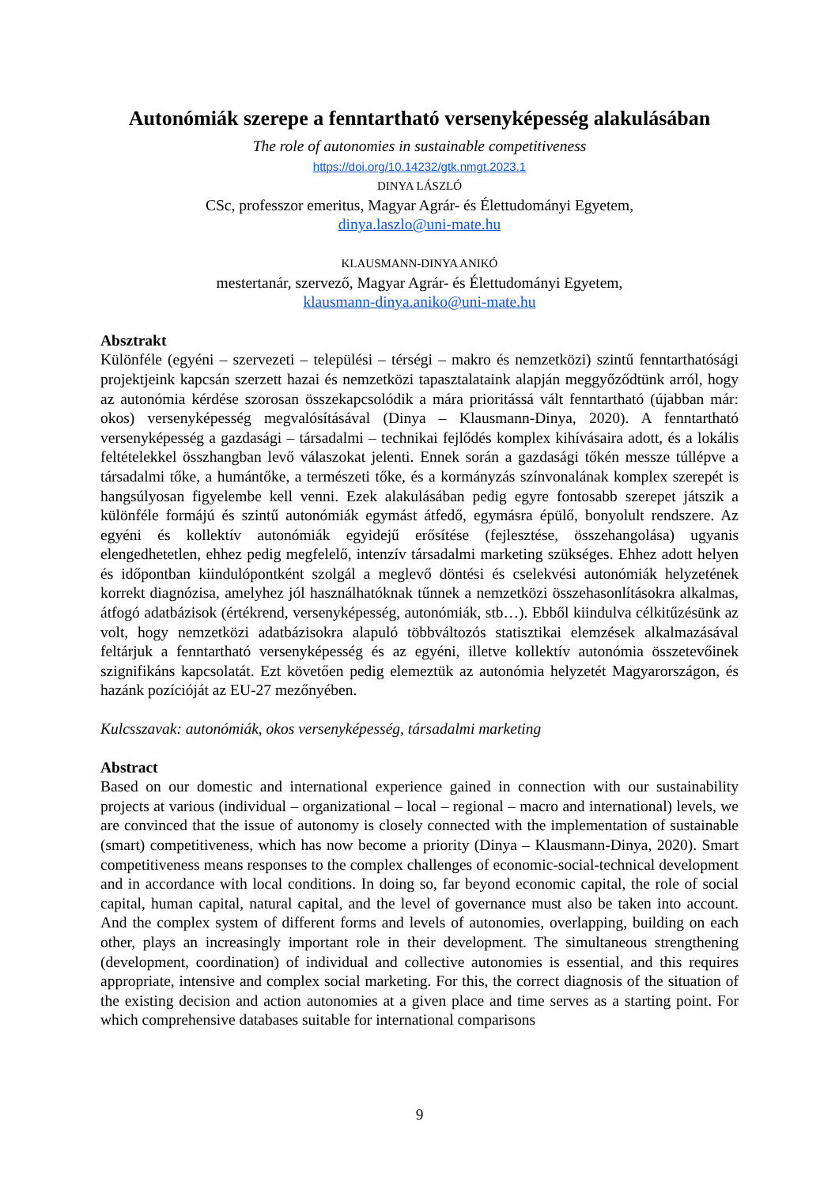Autonómiák szerepe a fenntartható versenyképesség alakulásában
The role of autonomies in sustainable competitiveness
https://doi.org/10.14232/gtk.nmgt.2023.1
DINYA LÁSZLÓ
CSc, professzor emeritus, Magyar Agrár- és Élettudományi Egyetem,
dinya.laszlo@uni-mate.hu
KLAUSMANN-DINYA ANIKÓ
mestertanár, szervező, Magyar Agrár- és Élettudományi Egyetem,
klausmann-dinya.aniko@uni-mate.hu
Absztrakt
Különféle (egyéni – szervezeti – települési – térségi – makro és nemzetközi) szintű fenntarthatósági projektjeink kapcsán szerzett hazai és nemzetközi tapasztalataink alapján meggyőződtünk arról, hogy az autonómia kérdése szorosan összekapcsolódik a mára prioritássá vált fenntartható (újabban már: okos) versenyképesség megvalósításával (Dinya – Klausmann-Dinya, 2020). A fenntartható versenyképesség a gazdasági – társadalmi – technikai fejlődés komplex kihívásaira adott, és a lokális feltételekkel összhangban levő válaszokat jelenti. Ennek során a gazdasági tőkén messze túllépve a társadalmi tőke, a humántőke, a természeti tőke, és a kormányzás színvonalának komplex szerepét is hangsúlyosan figyelembe kell venni. Ezek alakulásában pedig egyre fontosabb szerepet játszik a különféle formájú és szintű autonómiák egymást átfedő, egymásra épülő, bonyolult rendszere. Az egyéni és kollektív autonómiák egyidejű erősítése (fejlesztése, összehangolása) ugyanis elengedhetetlen, ehhez pedig megfelelő, intenzív társadalmi marketing szükséges. Ehhez adott helyen és időpontban kiindulópontként szolgál a meglevő döntési és cselekvési autonómiák helyzetének korrekt diagnózisa, amelyhez jól használhatóknak tűnnek a nemzetközi összehasonlításokra alkalmas, átfogó adatbázisok (értékrend, versenyképesség, autonómiák, stb…). Ebből kiindulva célkitűzésünk az volt, hogy nemzetközi adatbázisokra alapuló többváltozós statisztikai elemzések alkalmazásával feltárjuk a fenntartható versenyképesség és az egyéni, illetve kollektív autonómia összetevőinek szignifikáns kapcsolatát. Ezt követően pedig elemeztük az autonómia helyzetét Magyarországon, és hazánk pozícióját az EU-27 mezőnyében.
Kulcsszavak: autonómiák, okos versenyképesség, társadalmi marketing
Abstract
Based on our domestic and international experience gained in connection with our sustainability projects at various (individual – organizational – local – regional – macro and international) levels, we are convinced that the issue of autonomy is closely connected with the implementation of sustainable (smart) competitiveness, which has now become a priority (Dinya – Klausmann-Dinya, 2020). Smart competitiveness means responses to the complex challenges of economic-social-technical development and in accordance with local conditions. In doing so, far beyond economic capital, the role of social capital, human capital, natural capital, and the level of governance must also be taken into account. And the complex system of different forms and levels of autonomies, overlapping, building on each other, plays an increasingly important role in their development. The simultaneous strengthening (development, coordination) of individual and collective autonomies is essential, and this requires appropriate, intensive and complex social marketing. For this, the correct diagnosis of the situation of the existing decision and action autonomies at a given place and time serves as a starting point. For which comprehensive databases suitable for international comparisons
9